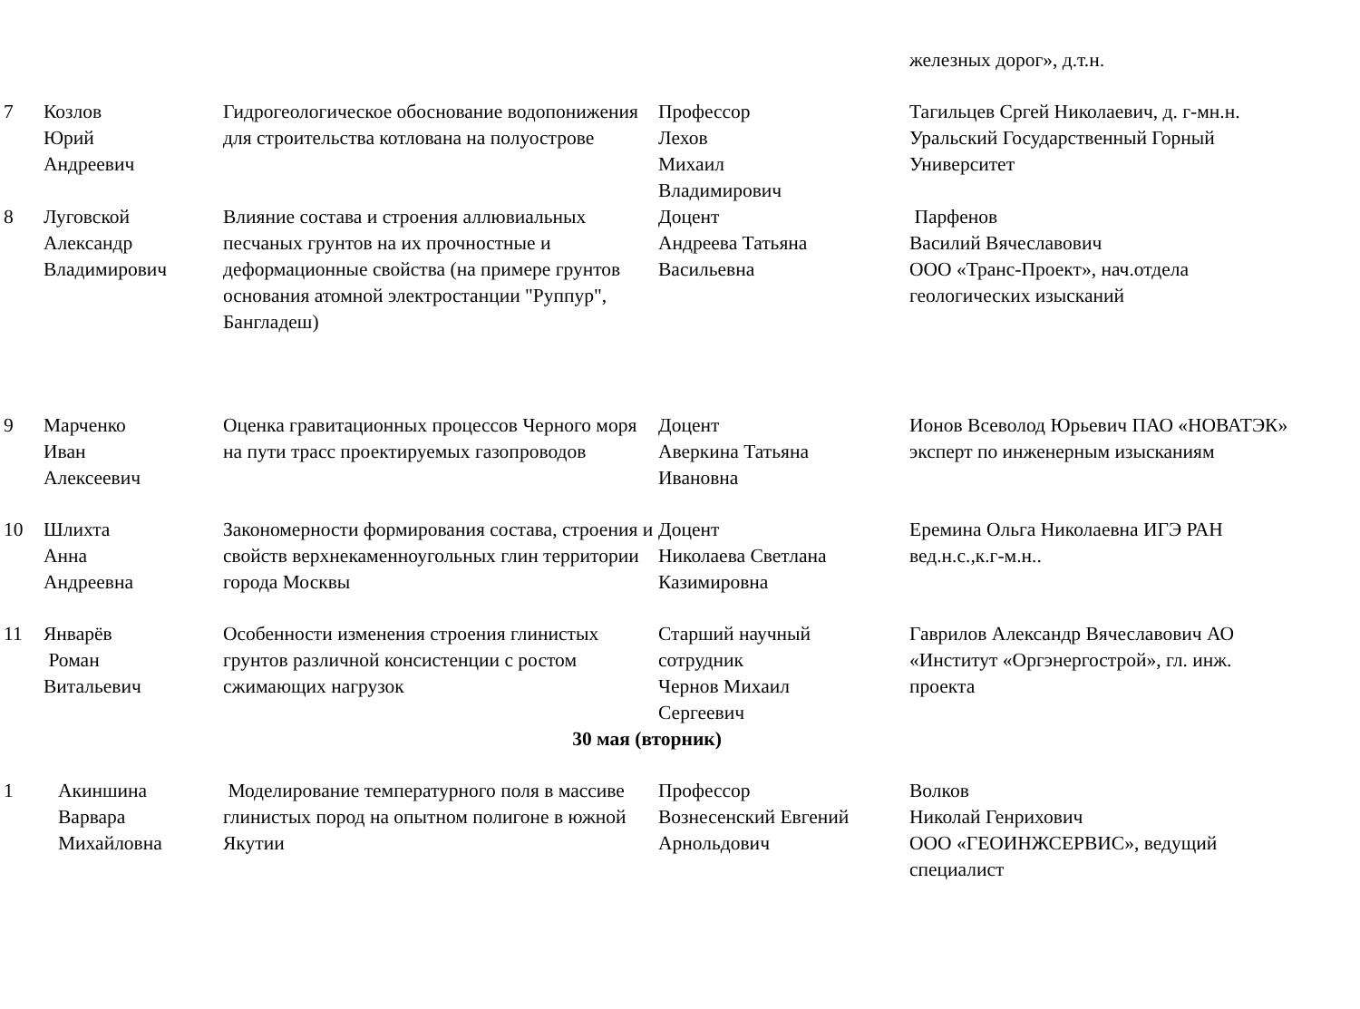| | | | | железных дорог», д.т.н. |
| 7 | Козлов Юрий Андреевич | Гидрогеологическое обоснование водопонижения для строительства котлована на полуострове | Профессор Лехов Михаил Владимирович | Тагильцев Сргей Николаевич, д. г-мн.н. Уральский Государственный Горный Университет |
| 8 | Луговской Александр Владимирович | Влияние состава и строения аллювиальных песчаных грунтов на их прочностные и деформационные свойства (на примере грунтов основания атомной электростанции "Руппур", Бангладеш) | Доцент Андреева Татьяна Васильевна | Парфенов Василий Вячеславович ООО «Транс-Проект», нач.отдела геологических изысканий |
| 9 | Марченко Иван Алексеевич | Оценка гравитационных процессов Черного моря на пути трасс проектируемых газопроводов | Доцент Аверкина Татьяна Ивановна | Ионов Всеволод Юрьевич ПАО «НОВАТЭК» эксперт по инженерным изысканиям |
| 10 | Шлихта Анна Андреевна | Закономерности формирования состава, строения и свойств верхнекаменноугольных глин территории города Москвы | Доцент Николаева Светлана Казимировна | Еремина Ольга Николаевна ИГЭ РАН вед.н.с.,к.г-м.н.. |
| 11 | Январёв Роман Витальевич | Особенности изменения строения глинистых грунтов различной консистенции с ростом сжимающих нагрузок | Старший научный сотрудник Чернов Михаил Сергеевич | Гаврилов Александр Вячеславович АО «Институт «Оргэнергострой», гл. инж. проекта |
| 30 мая (вторник) | | | | |
| 1 | Акиншина Варвара Михайловна | Моделирование температурного поля в массиве глинистых пород на опытном полигоне в южной Якутии | Профессор Вознесенский Евгений Арнольдович | Волков Николай Генрихович ООО «ГЕОИНЖСЕРВИС», ведущий специалист |